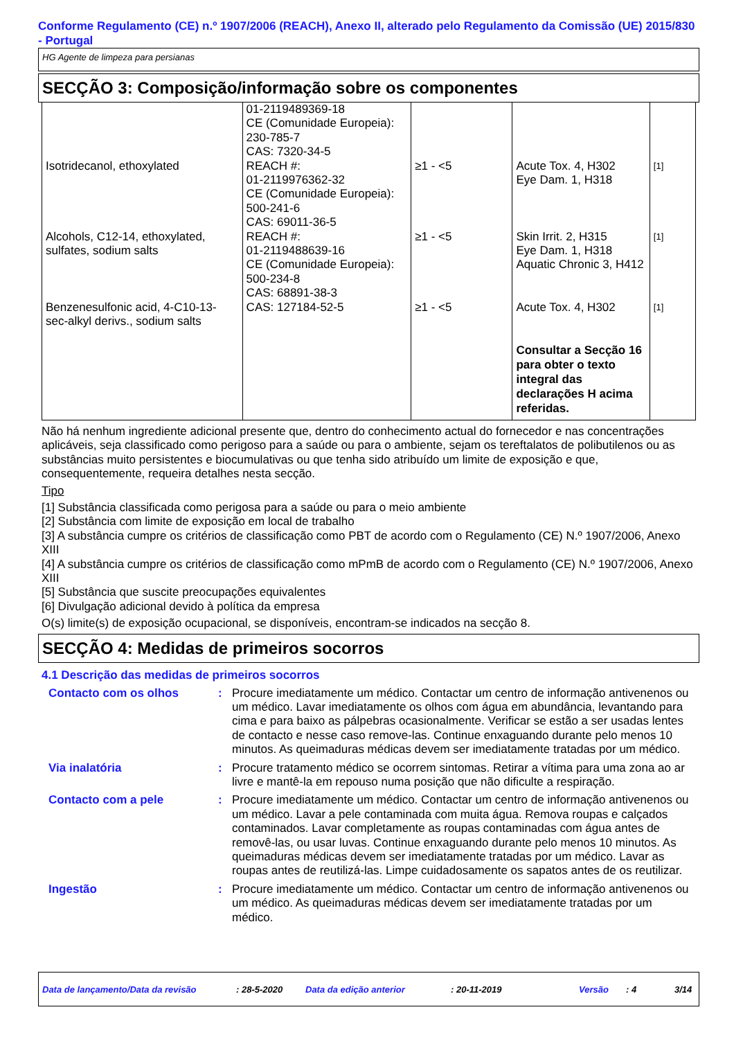Conforme Regulamento (CE) n.º 1907/2006 (REACH), Anexo II, alterado pelo Regulamento da Comissão (UE) 2015/830 - Portugal
HG Agente de limpeza para persianas
SECÇÃO 3: Composição/informação sobre os componentes
| | 01-2119489369-18 CE (Comunidade Europeia): 230-785-7 CAS: 7320-34-5 | | | |
| Isotridecanol, ethoxylated | REACH #: 01-2119976362-32 CE (Comunidade Europeia): 500-241-6 CAS: 69011-36-5 | ≥1 - <5 | Acute Tox. 4, H302 Eye Dam. 1, H318 | [1] |
| Alcohols, C12-14, ethoxylated, sulfates, sodium salts | REACH #: 01-2119488639-16 CE (Comunidade Europeia): 500-234-8 CAS: 68891-38-3 | ≥1 - <5 | Skin Irrit. 2, H315 Eye Dam. 1, H318 Aquatic Chronic 3, H412 | [1] |
| Benzenesulfonic acid, 4-C10-13-sec-alkyl derivs., sodium salts | CAS: 127184-52-5 | ≥1 - <5 | Acute Tox. 4, H302 Consultar a Secção 16 para obter o texto integral das declarações H acima referidas. | [1] |
Não há nenhum ingrediente adicional presente que, dentro do conhecimento actual do fornecedor e nas concentrações aplicáveis, seja classificado como perigoso para a saúde ou para o ambiente, sejam os tereftalatos de polibutilenos ou as substâncias muito persistentes e biocumulativas ou que tenha sido atribuído um limite de exposição e que, consequentemente, requeira detalhes nesta secção.
Tipo
[1] Substância classificada como perigosa para a saúde ou para o meio ambiente
[2] Substância com limite de exposição em local de trabalho
[3] A substância cumpre os critérios de classificação como PBT de acordo com o Regulamento (CE) N.º 1907/2006, Anexo XIII
[4] A substância cumpre os critérios de classificação como mPmB de acordo com o Regulamento (CE) N.º 1907/2006, Anexo XIII
[5] Substância que suscite preocupações equivalentes
[6] Divulgação adicional devido à política da empresa
O(s) limite(s) de exposição ocupacional, se disponíveis, encontram-se indicados na secção 8.
SECÇÃO 4: Medidas de primeiros socorros
4.1 Descrição das medidas de primeiros socorros
Contacto com os olhos : Procure imediatamente um médico. Contactar um centro de informação antivenenos ou um médico. Lavar imediatamente os olhos com água em abundância, levantando para cima e para baixo as pálpebras ocasionalmente. Verificar se estão a ser usadas lentes de contacto e nesse caso remove-las. Continue enxaguando durante pelo menos 10 minutos. As queimaduras médicas devem ser imediatamente tratadas por um médico.
Via inalatória : Procure tratamento médico se ocorrem sintomas. Retirar a vítima para uma zona ao ar livre e mantê-la em repouso numa posição que não dificulte a respiração.
Contacto com a pele : Procure imediatamente um médico. Contactar um centro de informação antivenenos ou um médico. Lavar a pele contaminada com muita água. Remova roupas e calçados contaminados. Lavar completamente as roupas contaminadas com água antes de removê-las, ou usar luvas. Continue enxaguando durante pelo menos 10 minutos. As queimaduras médicas devem ser imediatamente tratadas por um médico. Lavar as roupas antes de reutilizá-las. Limpe cuidadosamente os sapatos antes de os reutilizar.
Ingestão : Procure imediatamente um médico. Contactar um centro de informação antivenenos ou um médico. As queimaduras médicas devem ser imediatamente tratadas por um médico.
Data de lançamento/Data da revisão: 28-5-2020 Data da edição anterior: 20-11-2019 Versão: 4 3/14